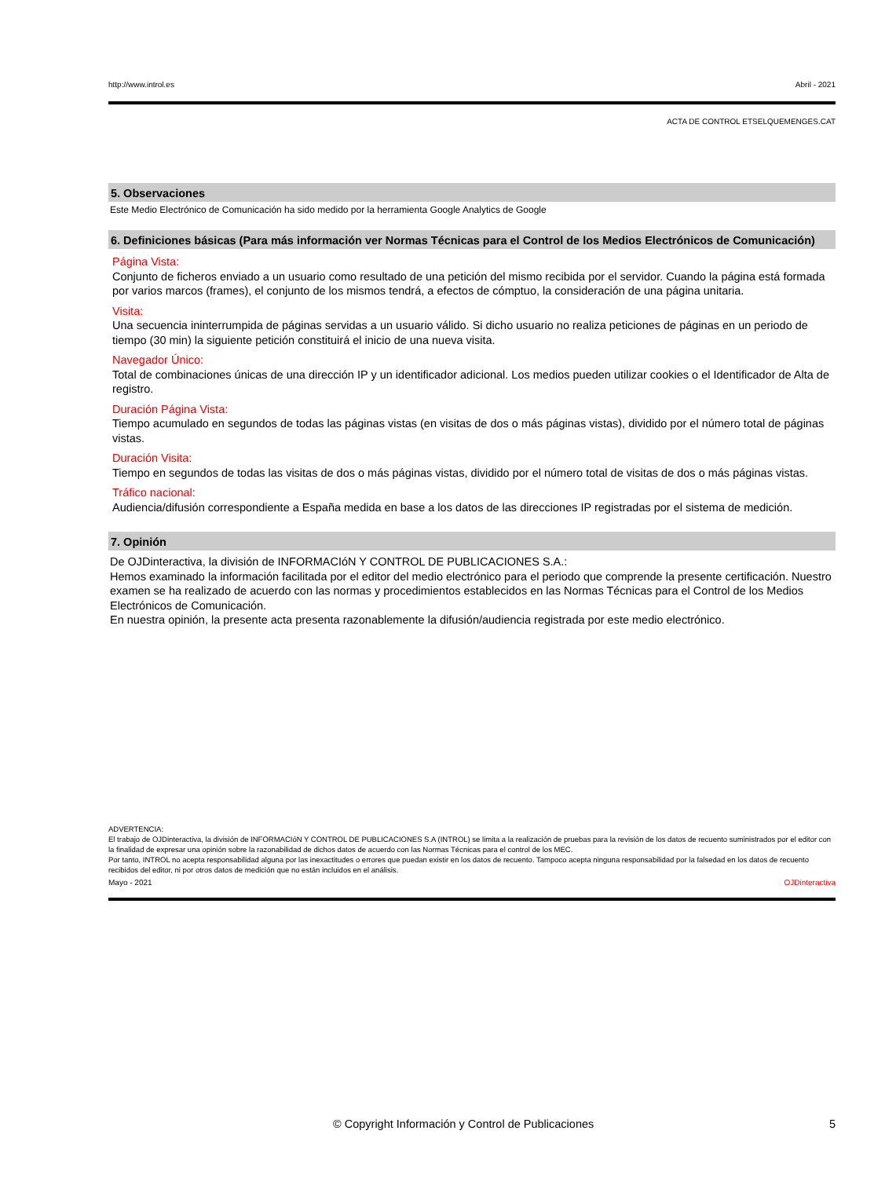http://www.introl.es Abril - 2021
ACTA DE CONTROL ETSELQUEMENGES.CAT
5. Observaciones
Este Medio Electrónico de Comunicación ha sido medido por la herramienta Google Analytics de Google
6. Definiciones básicas (Para más información ver Normas Técnicas para el Control de los Medios Electrónicos de Comunicación)
Página Vista:
Conjunto de ficheros enviado a un usuario como resultado de una petición del mismo recibida por el servidor. Cuando la página está formada por varios marcos (frames), el conjunto de los mismos tendrá, a efectos de cómptuo, la consideración de una página unitaria.
Visita:
Una secuencia ininterrumpida de páginas servidas a un usuario válido. Si dicho usuario no realiza peticiones de páginas en un periodo de tiempo (30 min) la siguiente petición constituirá el inicio de una nueva visita.
Navegador Único:
Total de combinaciones únicas de una dirección IP y un identificador adicional. Los medios pueden utilizar cookies o el Identificador de Alta de registro.
Duración Página Vista:
Tiempo acumulado en segundos de todas las páginas vistas (en visitas de dos o más páginas vistas), dividido por el número total de páginas vistas.
Duración Visita:
Tiempo en segundos de todas las visitas de dos o más páginas vistas, dividido por el número total de visitas de dos o más páginas vistas.
Tráfico nacional:
Audiencia/difusión correspondiente a España medida en base a los datos de las direcciones IP registradas por el sistema de medición.
7. Opinión
De OJDinteractiva, la división de INFORMACIóN Y CONTROL DE PUBLICACIONES S.A.:
Hemos examinado la información facilitada por el editor del medio electrónico para el periodo que comprende la presente certificación. Nuestro examen se ha realizado de acuerdo con las normas y procedimientos establecidos en las Normas Técnicas para el Control de los Medios Electrónicos de Comunicación.
En nuestra opinión, la presente acta presenta razonablemente la difusión/audiencia registrada por este medio electrónico.
ADVERTENCIA:
El trabajo de OJDinteractiva, la división de INFORMACIóN Y CONTROL DE PUBLICACIONES S.A (INTROL) se limita a la realización de pruebas para la revisión de los datos de recuento suministrados por el editor con la finalidad de expresar una opinión sobre la razonabilidad de dichos datos de acuerdo con las Normas Técnicas para el control de los MEC.
Por tanto, INTROL no acepta responsabilidad alguna por las inexactitudes o errores que puedan existir en los datos de recuento. Tampoco acepta ninguna responsabilidad por la falsedad en los datos de recuento recibidos del editor, ni por otros datos de medición que no están incluidos en el análisis.
Mayo - 2021 OJDinteractiva
© Copyright Información y Control de Publicaciones 5